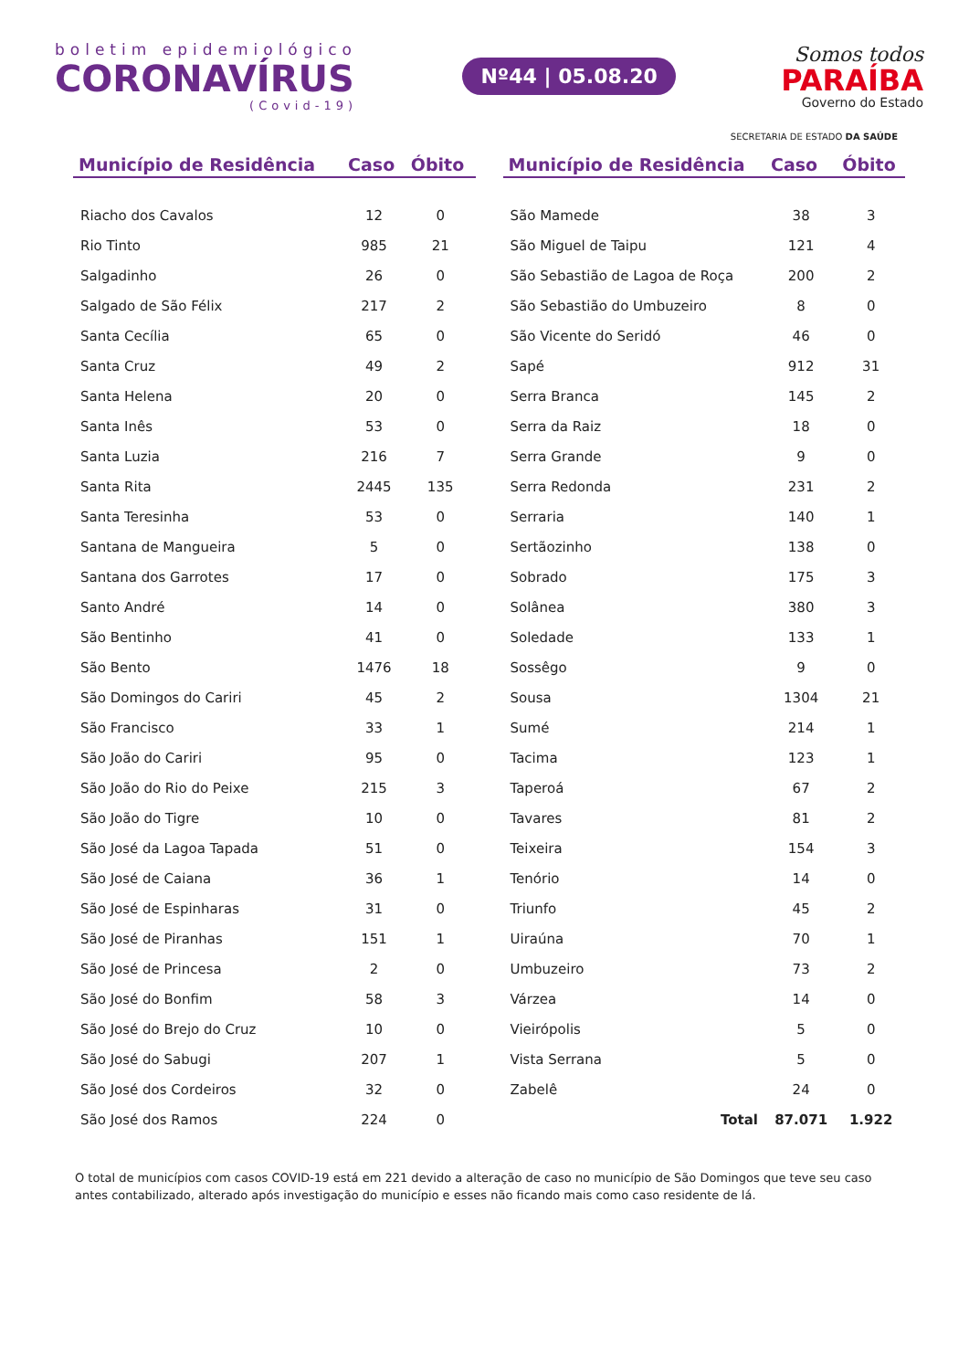boletim epidemiológico
CORONAVÍRUS
(Covid-19)
Nº44 | 05.08.20
Somos todos
PARAÍBA
Governo do Estado
SECRETARIA DE ESTADO DA SAÚDE
| Município de Residência | Caso | Óbito |
| --- | --- | --- |
| Riacho dos Cavalos | 12 | 0 |
| Rio Tinto | 985 | 21 |
| Salgadinho | 26 | 0 |
| Salgado de São Félix | 217 | 2 |
| Santa Cecília | 65 | 0 |
| Santa Cruz | 49 | 2 |
| Santa Helena | 20 | 0 |
| Santa Inês | 53 | 0 |
| Santa Luzia | 216 | 7 |
| Santa Rita | 2445 | 135 |
| Santa Teresinha | 53 | 0 |
| Santana de Mangueira | 5 | 0 |
| Santana dos Garrotes | 17 | 0 |
| Santo André | 14 | 0 |
| São Bentinho | 41 | 0 |
| São Bento | 1476 | 18 |
| São Domingos do Cariri | 45 | 2 |
| São Francisco | 33 | 1 |
| São João do Cariri | 95 | 0 |
| São João do Rio do Peixe | 215 | 3 |
| São João do Tigre | 10 | 0 |
| São José da Lagoa Tapada | 51 | 0 |
| São José de Caiana | 36 | 1 |
| São José de Espinharas | 31 | 0 |
| São José de Piranhas | 151 | 1 |
| São José de Princesa | 2 | 0 |
| São José do Bonfim | 58 | 3 |
| São José do Brejo do Cruz | 10 | 0 |
| São José do Sabugi | 207 | 1 |
| São José dos Cordeiros | 32 | 0 |
| São José dos Ramos | 224 | 0 |
| Município de Residência | Caso | Óbito |
| --- | --- | --- |
| São Mamede | 38 | 3 |
| São Miguel de Taipu | 121 | 4 |
| São Sebastião de Lagoa de Roça | 200 | 2 |
| São Sebastião do Umbuzeiro | 8 | 0 |
| São Vicente do Seridó | 46 | 0 |
| Sapé | 912 | 31 |
| Serra Branca | 145 | 2 |
| Serra da Raiz | 18 | 0 |
| Serra Grande | 9 | 0 |
| Serra Redonda | 231 | 2 |
| Serraria | 140 | 1 |
| Sertãozinho | 138 | 0 |
| Sobrado | 175 | 3 |
| Solânea | 380 | 3 |
| Soledade | 133 | 1 |
| Sossêgo | 9 | 0 |
| Sousa | 1304 | 21 |
| Sumé | 214 | 1 |
| Tacima | 123 | 1 |
| Taperoá | 67 | 2 |
| Tavares | 81 | 2 |
| Teixeira | 154 | 3 |
| Tenório | 14 | 0 |
| Triunfo | 45 | 2 |
| Uiraúna | 70 | 1 |
| Umbuzeiro | 73 | 2 |
| Várzea | 14 | 0 |
| Vieirópolis | 5 | 0 |
| Vista Serrana | 5 | 0 |
| Zabelê | 24 | 0 |
| Total | 87.071 | 1.922 |
O total de municípios com casos COVID-19 está em 221 devido a alteração de caso no município de São Domingos que teve seu caso antes contabilizado, alterado após investigação do município e esses não ficando mais como caso residente de lá.